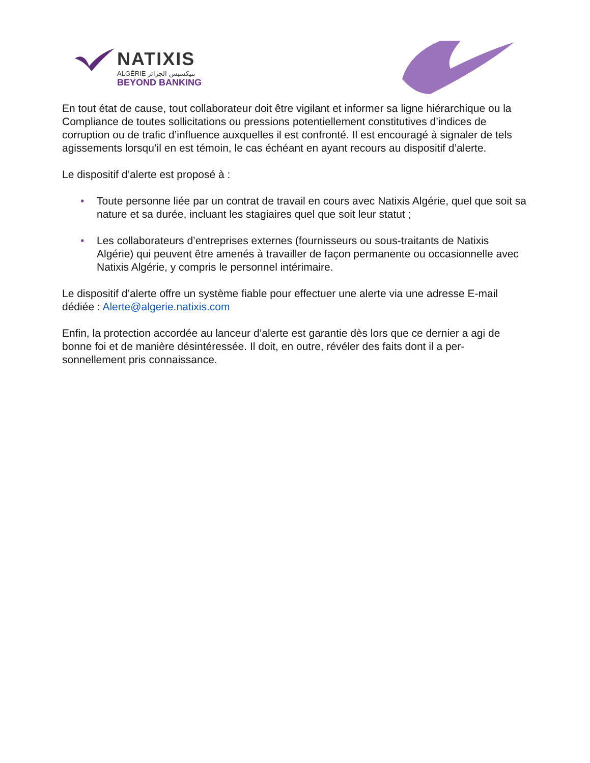NATIXIS
ALGÉRIE نتيكسيس الجزائر
BEYOND BANKING
En tout état de cause, tout collaborateur doit être vigilant et informer sa ligne hiérarchique ou la Compliance de toutes sollicitations ou pressions potentiellement constitutives d’indices de corruption ou de trafic d’influence auxquelles il est confronté. Il est encouragé à signaler de tels agissements lorsqu’il en est témoin, le cas échéant en ayant recours au dispositif d’alerte.
Le dispositif d’alerte est proposé à :
• Toute personne liée par un contrat de travail en cours avec Natixis Algérie, quel que soit sa nature et sa durée, incluant les stagiaires quel que soit leur statut ;
• Les collaborateurs d’entreprises externes (fournisseurs ou sous-traitants de Natixis Algérie) qui peuvent être amenés à travailler de façon permanente ou occasionnelle avec Natixis Algérie, y compris le personnel intérimaire.
Le dispositif d’alerte offre un système fiable pour effectuer une alerte via une adresse E-mail dédiée : Alerte@algerie.natixis.com
Enfin, la protection accordée au lanceur d’alerte est garantie dès lors que ce dernier a agi de bonne foi et de manière désintéressée. Il doit, en outre, révéler des faits dont il a per-sonnellement pris connaissance.